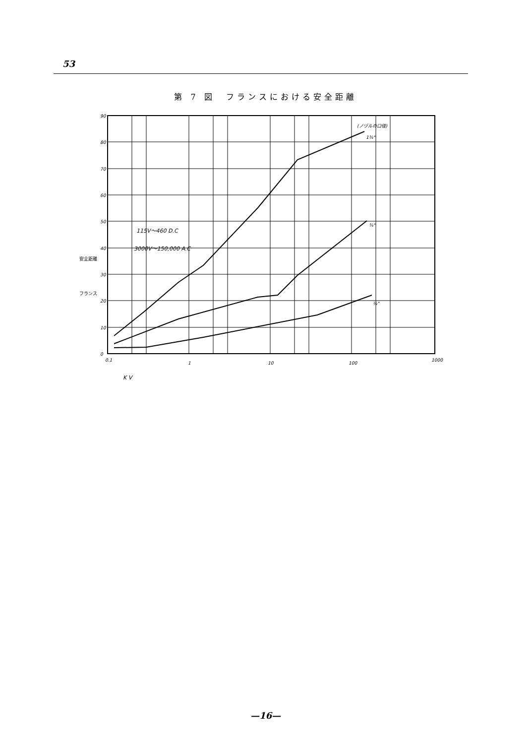53
第 7 図　フランスにおける安全距離
90
80
70
60
50
40
30
20
10
0
0.1
1
10
100
1000
K V
115V～460 D.C
3000V～150,000 A.C
(ノヅルの口径)
1¾"
¾"
¼"
安全距離
フランス
—16—